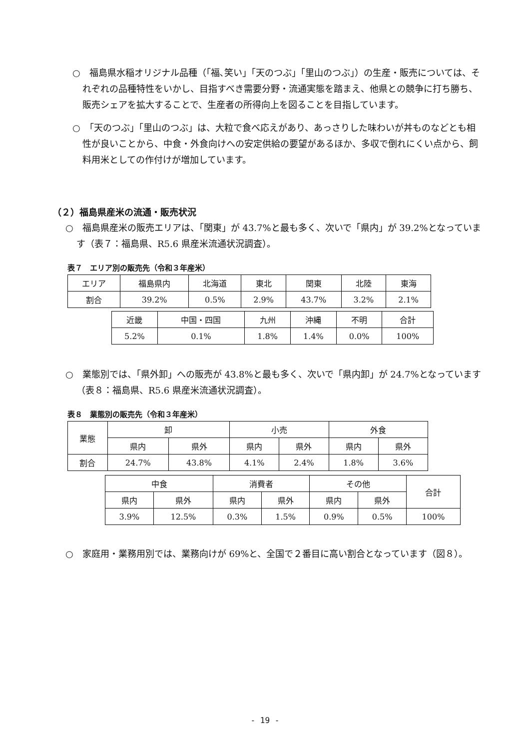○　福島県水稲オリジナル品種（「福､笑い」「天のつぶ」「里山のつぶ」）の生産・販売については、それぞれの品種特性をいかし、目指すべき需要分野・流通実態を踏まえ、他県との競争に打ち勝ち、販売シェアを拡大することで、生産者の所得向上を図ることを目指しています。
○　「天のつぶ」「里山のつぶ」は、大粒で食べ応えがあり、あっさりした味わいが丼ものなどとも相性が良いことから、中食・外食向けへの安定供給の要望があるほか、多収で倒れにくい点から、飼料用米としての作付けが増加しています。
（２）福島県産米の流通・販売状況
○　福島県産米の販売エリアは、「関東」が 43.7%と最も多く、次いで「県内」が 39.2%となっています（表７：福島県、R5.6 県産米流通状況調査）。
表７　エリア別の販売先（令和３年産米）
| エリア | 福島県内 | 北海道 | 東北 | 関東 | 北陸 | 東海 |
| 割合 | 39.2% | 0.5% | 2.9% | 43.7% | 3.2% | 2.1% |
| 近畿 | 中国・四国 | 九州 | 沖縄 | 不明 | 合計 |
| 5.2% | 0.1% | 1.8% | 1.4% | 0.0% | 100% |
○　業態別では、「県外卸」への販売が 43.8%と最も多く、次いで「県内卸」が 24.7%となっています（表８：福島県、R5.6 県産米流通状況調査）。
表８　業態別の販売先（令和３年産米）
| 業態 | 卸 | | 小売 | | 外食 | |
| | 県内 | 県外 | 県内 | 県外 | 県内 | 県外 |
| 割合 | 24.7% | 43.8% | 4.1% | 2.4% | 1.8% | 3.6% |
| 中食 | | 消費者 | | その他 | | 合計 |
| 県内 | 県外 | 県内 | 県外 | 県内 | 県外 | |
| 3.9% | 12.5% | 0.3% | 1.5% | 0.9% | 0.5% | 100% |
○　家庭用・業務用別では、業務向けが 69%と、全国で２番目に高い割合となっています（図８）。
- 19 -